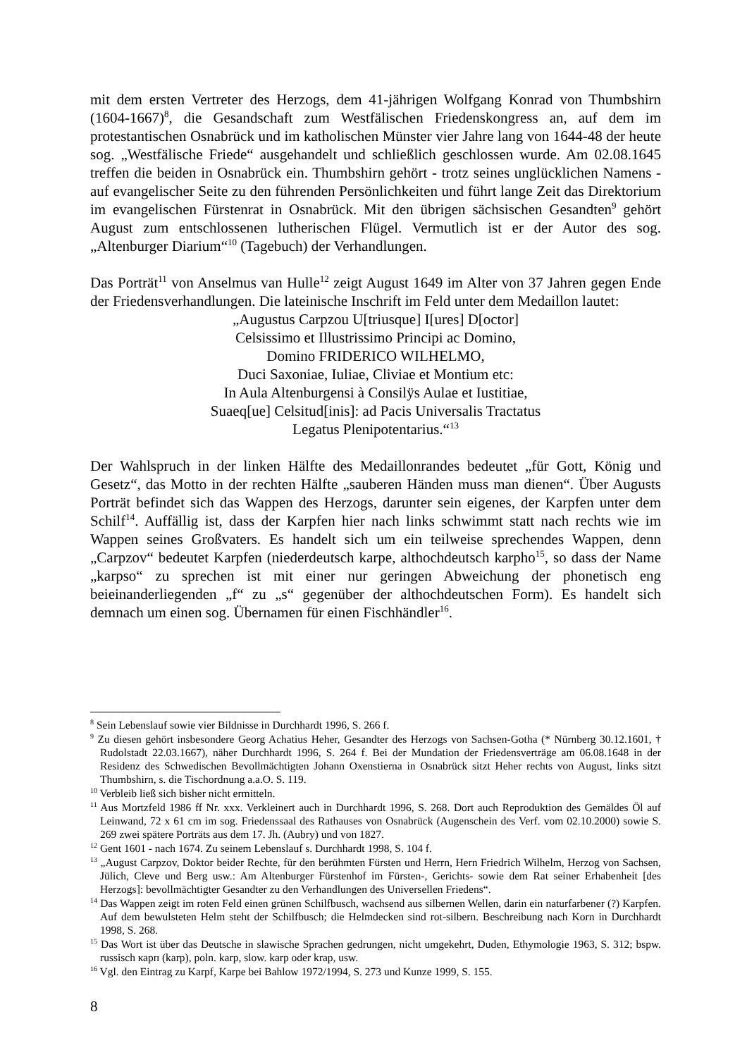mit dem ersten Vertreter des Herzogs, dem 41-jährigen Wolfgang Konrad von Thumbshirn (1604-1667)<sup>8</sup>, die Gesandschaft zum Westfälischen Friedenskongress an, auf dem im protestantischen Osnabrück und im katholischen Münster vier Jahre lang von 1644-48 der heute sog. „Westfälische Friede“ ausgehandelt und schließlich geschlossen wurde. Am 02.08.1645 treffen die beiden in Osnabrück ein. Thumbshirn gehört - trotz seines unglücklichen Namens - auf evangelischer Seite zu den führenden Persönlichkeiten und führt lange Zeit das Direktorium im evangelischen Fürstenrat in Osnabrück. Mit den übrigen sächsischen Gesandten<sup>9</sup> gehört August zum entschlossenen lutherischen Flügel. Vermutlich ist er der Autor des sog. „Altenburger Diarium“<sup>10</sup> (Tagebuch) der Verhandlungen.
Das Porträt<sup>11</sup> von Anselmus van Hulle<sup>12</sup> zeigt August 1649 im Alter von 37 Jahren gegen Ende der Friedensverhandlungen. Die lateinische Inschrift im Feld unter dem Medaillon lautet:
„Augustus Carpzou U[triusque] I[ures] D[octor]
Celsissimo et Illustrissimo Principi ac Domino,
Domino FRIDERICO WILHELMO,
Duci Saxoniae, Iuliae, Cliviae et Montium etc:
In Aula Altenburgensi à Consilÿs Aulae et Iustitiae,
Suaeq[ue] Celsitud[inis]: ad Pacis Universalis Tractatus
Legatus Plenipotentarius.“<sup>13</sup>
Der Wahlspruch in der linken Hälfte des Medaillonrandes bedeutet „für Gott, König und Gesetz“, das Motto in der rechten Hälfte „sauberen Händen muss man dienen“. Über Augusts Porträt befindet sich das Wappen des Herzogs, darunter sein eigenes, der Karpfen unter dem Schilf<sup>14</sup>. Auffällig ist, dass der Karpfen hier nach links schwimmt statt nach rechts wie im Wappen seines Großvaters. Es handelt sich um ein teilweise sprechendes Wappen, denn „Carpzov“ bedeutet Karpfen (niederdeutsch karpe, althochdeutsch karpho<sup>15</sup>, so dass der Name „karpso“ zu sprechen ist mit einer nur geringen Abweichung der phonetisch eng beieinanderliegenden „f“ zu „s“ gegenüber der althochdeutschen Form). Es handelt sich demnach um einen sog. Übernamen für einen Fischhändler<sup>16</sup>.
<sup>8</sup> Sein Lebenslauf sowie vier Bildnisse in Durchhardt 1996, S. 266 f.
<sup>9</sup> Zu diesen gehört insbesondere Georg Achatius Heher, Gesandter des Herzogs von Sachsen-Gotha (* Nürnberg 30.12.1601, † Rudolstadt 22.03.1667), näher Durchhardt 1996, S. 264 f. Bei der Mundation der Friedensverträge am 06.08.1648 in der Residenz des Schwedischen Bevollmächtigten Johann Oxenstierna in Osnabrück sitzt Heher rechts von August, links sitzt Thumbshirn, s. die Tischordnung a.a.O. S. 119.
<sup>10</sup> Verbleib ließ sich bisher nicht ermitteln.
<sup>11</sup> Aus Mortzfeld 1986 ff Nr. xxx. Verkleinert auch in Durchhardt 1996, S. 268. Dort auch Reproduktion des Gemäldes Öl auf Leinwand, 72 x 61 cm im sog. Friedenssaal des Rathauses von Osnabrück (Augenschein des Verf. vom 02.10.2000) sowie S. 269 zwei spätere Porträts aus dem 17. Jh. (Aubry) und von 1827.
<sup>12</sup> Gent 1601 - nach 1674. Zu seinem Lebenslauf s. Durchhardt 1998, S. 104 f.
<sup>13</sup> „August Carpzov, Doktor beider Rechte, für den berühmten Fürsten und Herrn, Hern Friedrich Wilhelm, Herzog von Sachsen, Jülich, Cleve und Berg usw.: Am Altenburger Fürstenhof im Fürsten-, Gerichts- sowie dem Rat seiner Erhabenheit [des Herzogs]: bevollmächtigter Gesandter zu den Verhandlungen des Universellen Friedens“.
<sup>14</sup> Das Wappen zeigt im roten Feld einen grünen Schilfbusch, wachsend aus silbernen Wellen, darin ein naturfarbener (?) Karpfen. Auf dem bewulsteten Helm steht der Schilfbusch; die Helmdecken sind rot-silbern. Beschreibung nach Korn in Durchhardt 1998, S. 268.
<sup>15</sup> Das Wort ist über das Deutsche in slawische Sprachen gedrungen, nicht umgekehrt, Duden, Ethymologie 1963, S. 312; bspw. russisch карп (karp), poln. karp, slow. karp oder krap, usw.
<sup>16</sup> Vgl. den Eintrag zu Karpf, Karpe bei Bahlow 1972/1994, S. 273 und Kunze 1999, S. 155.
8